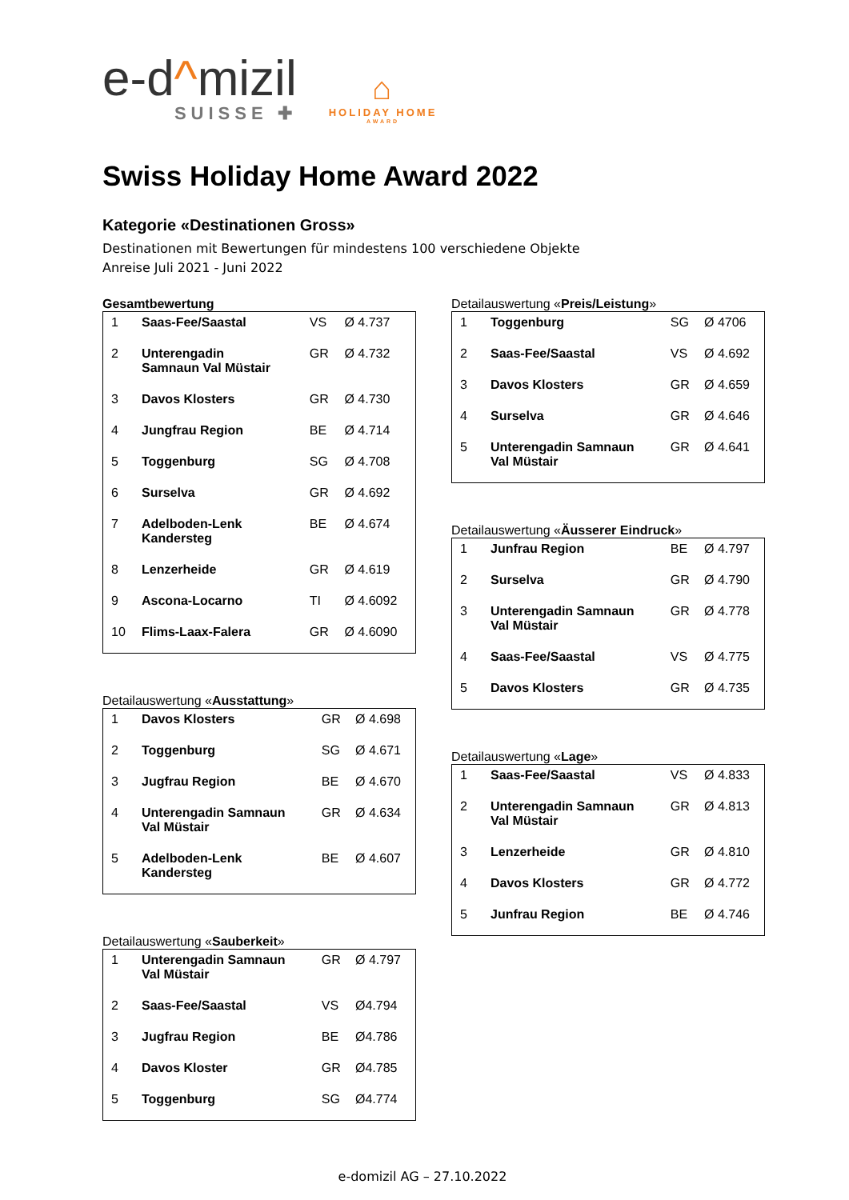e-d^mizil
SUISSE ✚
⌂
HOLIDAY HOME
AWARD
Swiss Holiday Home Award 2022
Kategorie «Destinationen Gross»
Destinationen mit Bewertungen für mindestens 100 verschiedene Objekte
Anreise Juli 2021 - Juni 2022
Gesamtbewertung
| 1 | Saas-Fee/Saastal | VS | Ø 4.737 |
| 2 | Unterengadin Samnaun Val Müstair | GR | Ø 4.732 |
| 3 | Davos Klosters | GR | Ø 4.730 |
| 4 | Jungfrau Region | BE | Ø 4.714 |
| 5 | Toggenburg | SG | Ø 4.708 |
| 6 | Surselva | GR | Ø 4.692 |
| 7 | Adelboden-Lenk Kandersteg | BE | Ø 4.674 |
| 8 | Lenzerheide | GR | Ø 4.619 |
| 9 | Ascona-Locarno | TI | Ø 4.6092 |
| 10 | Flims-Laax-Falera | GR | Ø 4.6090 |
Detailauswertung «Ausstattung»
| 1 | Davos Klosters | GR | Ø 4.698 |
| 2 | Toggenburg | SG | Ø 4.671 |
| 3 | Jugfrau Region | BE | Ø 4.670 |
| 4 | Unterengadin Samnaun Val Müstair | GR | Ø 4.634 |
| 5 | Adelboden-Lenk Kandersteg | BE | Ø 4.607 |
Detailauswertung «Sauberkeit»
| 1 | Unterengadin Samnaun Val Müstair | GR | Ø 4.797 |
| 2 | Saas-Fee/Saastal | VS | Ø4.794 |
| 3 | Jugfrau Region | BE | Ø4.786 |
| 4 | Davos Kloster | GR | Ø4.785 |
| 5 | Toggenburg | SG | Ø4.774 |
Detailauswertung «Preis/Leistung»
| 1 | Toggenburg | SG | Ø 4706 |
| 2 | Saas-Fee/Saastal | VS | Ø 4.692 |
| 3 | Davos Klosters | GR | Ø 4.659 |
| 4 | Surselva | GR | Ø 4.646 |
| 5 | Unterengadin Samnaun Val Müstair | GR | Ø 4.641 |
Detailauswertung «Äusserer Eindruck»
| 1 | Junfrau Region | BE | Ø 4.797 |
| 2 | Surselva | GR | Ø 4.790 |
| 3 | Unterengadin Samnaun Val Müstair | GR | Ø 4.778 |
| 4 | Saas-Fee/Saastal | VS | Ø 4.775 |
| 5 | Davos Klosters | GR | Ø 4.735 |
Detailauswertung «Lage»
| 1 | Saas-Fee/Saastal | VS | Ø 4.833 |
| 2 | Unterengadin Samnaun Val Müstair | GR | Ø 4.813 |
| 3 | Lenzerheide | GR | Ø 4.810 |
| 4 | Davos Klosters | GR | Ø 4.772 |
| 5 | Junfrau Region | BE | Ø 4.746 |
e-domizil AG – 27.10.2022